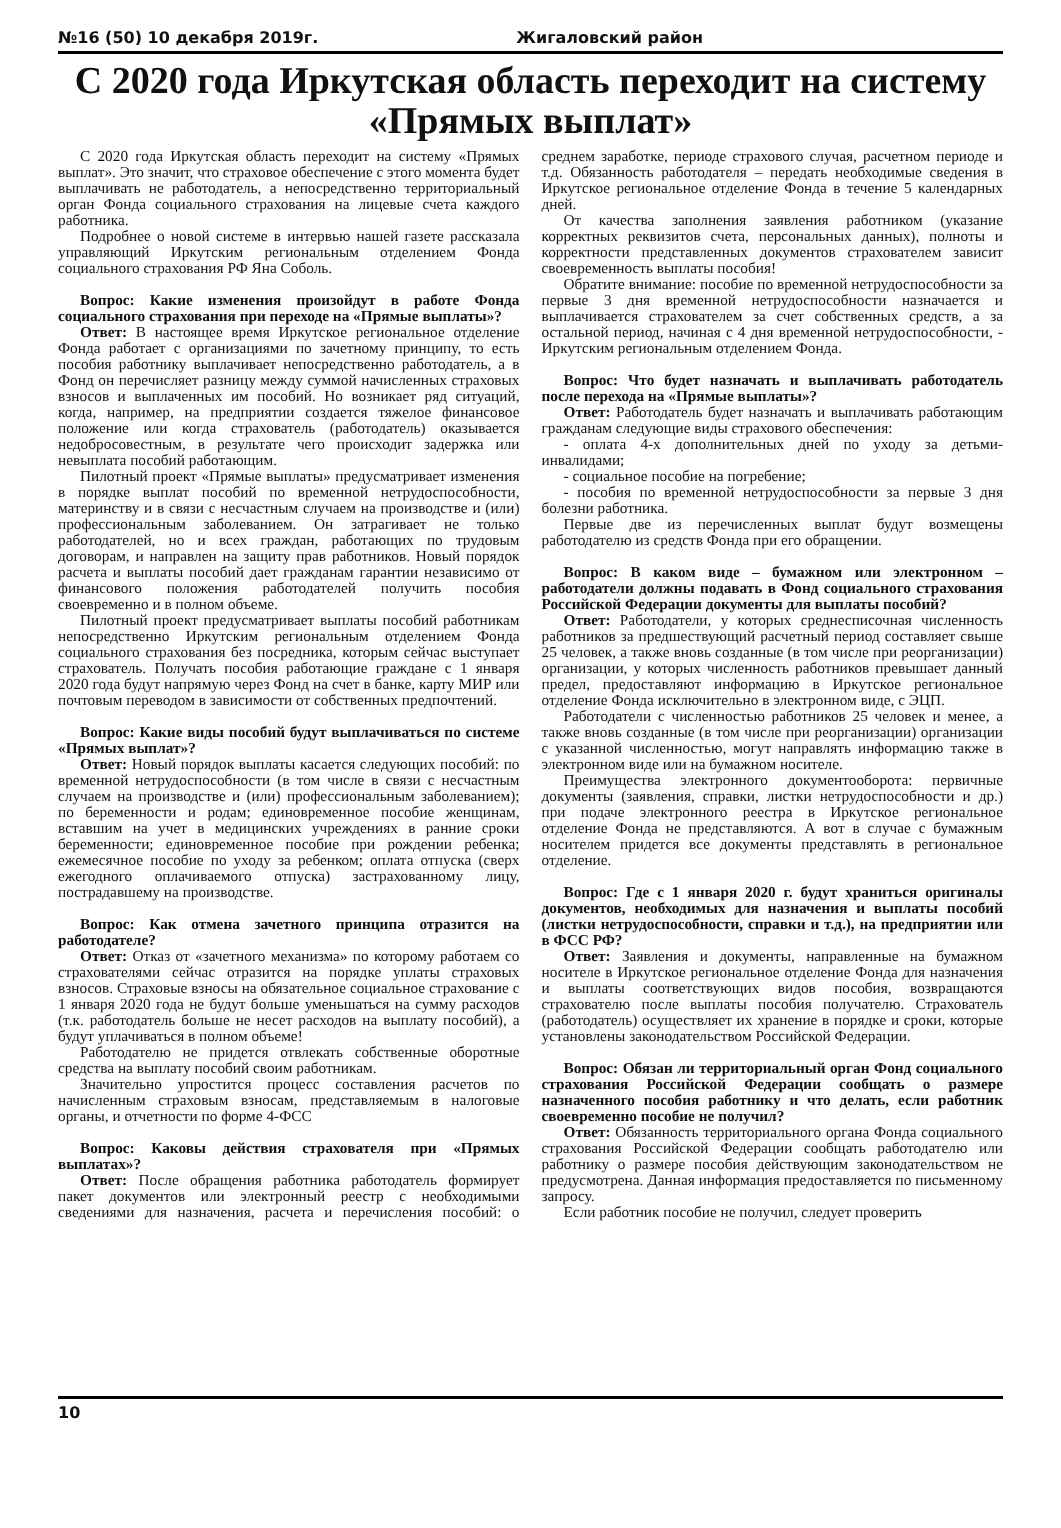№16 (50) 10 декабря 2019г. Жигаловский район
С 2020 года Иркутская область переходит на систему «Прямых выплат»
С 2020 года Иркутская область переходит на систему «Прямых выплат». Это значит, что страховое обеспечение с этого момента будет выплачивать не работодатель, а непосредственно территориальный орган Фонда социального страхования на лицевые счета каждого работника.
Подробнее о новой системе в интервью нашей газете рассказала управляющий Иркутским региональным отделением Фонда социального страхования РФ Яна Соболь.
Вопрос: Какие изменения произойдут в работе Фонда социального страхования при переходе на «Прямые выплаты»?
Ответ: В настоящее время Иркутское региональное отделение Фонда работает с организациями по зачетному принципу, то есть пособия работнику выплачивает непосредственно работодатель, а в Фонд он перечисляет разницу между суммой начисленных страховых взносов и выплаченных им пособий. Но возникает ряд ситуаций, когда, например, на предприятии создается тяжелое финансовое положение или когда страхователь (работодатель) оказывается недобросовестным, в результате чего происходит задержка или невыплата пособий работающим.
Пилотный проект «Прямые выплаты» предусматривает изменения в порядке выплат пособий по временной нетрудоспособности, материнству и в связи с несчастным случаем на производстве и (или) профессиональным заболеванием. Он затрагивает не только работодателей, но и всех граждан, работающих по трудовым договорам, и направлен на защиту прав работников. Новый порядок расчета и выплаты пособий дает гражданам гарантии независимо от финансового положения работодателей получить пособия своевременно и в полном объеме.
Пилотный проект предусматривает выплаты пособий работникам непосредственно Иркутским региональным отделением Фонда социального страхования без посредника, которым сейчас выступает страхователь. Получать пособия работающие граждане с 1 января 2020 года будут напрямую через Фонд на счет в банке, карту МИР или почтовым переводом в зависимости от собственных предпочтений.
Вопрос: Какие виды пособий будут выплачиваться по системе «Прямых выплат»?
Ответ: Новый порядок выплаты касается следующих пособий: по временной нетрудоспособности (в том числе в связи с несчастным случаем на производстве и (или) профессиональным заболеванием); по беременности и родам; единовременное пособие женщинам, вставшим на учет в медицинских учреждениях в ранние сроки беременности; единовременное пособие при рождении ребенка; ежемесячное пособие по уходу за ребенком; оплата отпуска (сверх ежегодного оплачиваемого отпуска) застрахованному лицу, пострадавшему на производстве.
Вопрос: Как отмена зачетного принципа отразится на работодателе?
Ответ: Отказ от «зачетного механизма» по которому работаем со страхователями сейчас отразится на порядке уплаты страховых взносов. Страховые взносы на обязательное социальное страхование с 1 января 2020 года не будут больше уменьшаться на сумму расходов (т.к. работодатель больше не несет расходов на выплату пособий), а будут уплачиваться в полном объеме!
Работодателю не придется отвлекать собственные оборотные средства на выплату пособий своим работникам.
Значительно упростится процесс составления расчетов по начисленным страховым взносам, представляемым в налоговые органы, и отчетности по форме 4-ФСС
Вопрос: Каковы действия страхователя при «Прямых выплатах»?
Ответ: После обращения работника работодатель формирует пакет документов или электронный реестр с необходимыми сведениями для назначения, расчета и перечисления пособий: о среднем заработке, периоде страхового случая, расчетном периоде и т.д. Обязанность работодателя – передать необходимые сведения в Иркутское региональное отделение Фонда в течение 5 календарных дней.
От качества заполнения заявления работником (указание корректных реквизитов счета, персональных данных), полноты и корректности представленных документов страхователем зависит своевременность выплаты пособия!
Обратите внимание: пособие по временной нетрудоспособности за первые 3 дня временной нетрудоспособности назначается и выплачивается страхователем за счет собственных средств, а за остальной период, начиная с 4 дня временной нетрудоспособности, - Иркутским региональным отделением Фонда.
Вопрос: Что будет назначать и выплачивать работодатель после перехода на «Прямые выплаты»?
Ответ: Работодатель будет назначать и выплачивать работающим гражданам следующие виды страхового обеспечения:
- оплата 4-х дополнительных дней по уходу за детьми-инвалидами;
- социальное пособие на погребение;
- пособия по временной нетрудоспособности за первые 3 дня болезни работника.
Первые две из перечисленных выплат будут возмещены работодателю из средств Фонда при его обращении.
Вопрос: В каком виде – бумажном или электронном – работодатели должны подавать в Фонд социального страхования Российской Федерации документы для выплаты пособий?
Ответ: Работодатели, у которых среднесписочная численность работников за предшествующий расчетный период составляет свыше 25 человек, а также вновь созданные (в том числе при реорганизации) организации, у которых численность работников превышает данный предел, предоставляют информацию в Иркутское региональное отделение Фонда исключительно в электронном виде, с ЭЦП.
Работодатели с численностью работников 25 человек и менее, а также вновь созданные (в том числе при реорганизации) организации с указанной численностью, могут направлять информацию также в электронном виде или на бумажном носителе.
Преимущества электронного документооборота: первичные документы (заявления, справки, листки нетрудоспособности и др.) при подаче электронного реестра в Иркутское региональное отделение Фонда не представляются. А вот в случае с бумажным носителем придется все документы представлять в региональное отделение.
Вопрос: Где с 1 января 2020 г. будут храниться оригиналы документов, необходимых для назначения и выплаты пособий (листки нетрудоспособности, справки и т.д.), на предприятии или в ФСС РФ?
Ответ: Заявления и документы, направленные на бумажном носителе в Иркутское региональное отделение Фонда для назначения и выплаты соответствующих видов пособия, возвращаются страхователю после выплаты пособия получателю. Страхователь (работодатель) осуществляет их хранение в порядке и сроки, которые установлены законодательством Российской Федерации.
Вопрос: Обязан ли территориальный орган Фонд социального страхования Российской Федерации сообщать о размере назначенного пособия работнику и что делать, если работник своевременно пособие не получил?
Ответ: Обязанность территориального органа Фонда социального страхования Российской Федерации сообщать работодателю или работнику о размере пособия действующим законодательством не предусмотрена. Данная информация предоставляется по письменному запросу.
Если работник пособие не получил, следует проверить
10